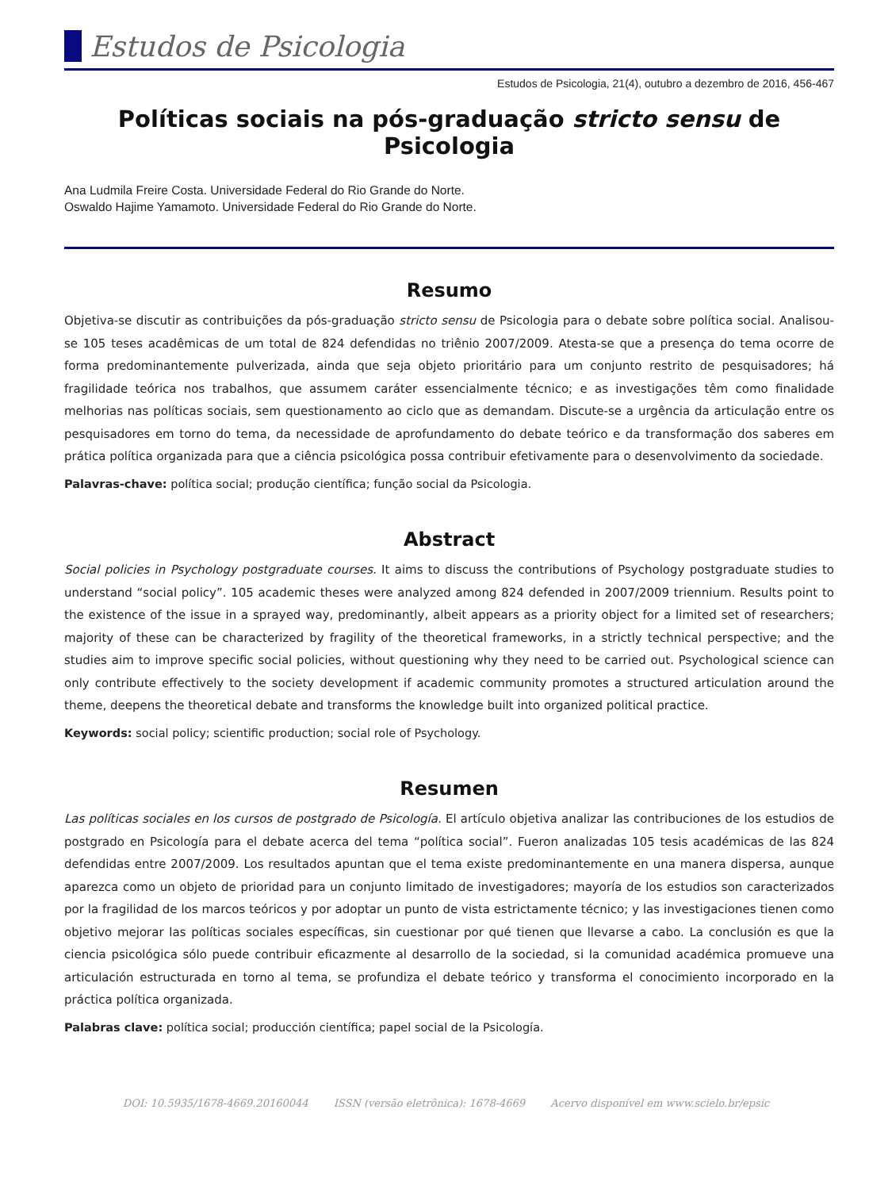Estudos de Psicologia
Estudos de Psicologia, 21(4), outubro a dezembro de 2016, 456-467
Políticas sociais na pós-graduação stricto sensu de Psicologia
Ana Ludmila Freire Costa. Universidade Federal do Rio Grande do Norte.
Oswaldo Hajime Yamamoto. Universidade Federal do Rio Grande do Norte.
Resumo
Objetiva-se discutir as contribuições da pós-graduação stricto sensu de Psicologia para o debate sobre política social. Analisou-se 105 teses acadêmicas de um total de 824 defendidas no triênio 2007/2009. Atesta-se que a presença do tema ocorre de forma predominantemente pulverizada, ainda que seja objeto prioritário para um conjunto restrito de pesquisadores; há fragilidade teórica nos trabalhos, que assumem caráter essencialmente técnico; e as investigações têm como finalidade melhorias nas políticas sociais, sem questionamento ao ciclo que as demandam. Discute-se a urgência da articulação entre os pesquisadores em torno do tema, da necessidade de aprofundamento do debate teórico e da transformação dos saberes em prática política organizada para que a ciência psicológica possa contribuir efetivamente para o desenvolvimento da sociedade.
Palavras-chave: política social; produção científica; função social da Psicologia.
Abstract
Social policies in Psychology postgraduate courses. It aims to discuss the contributions of Psychology postgraduate studies to understand “social policy”. 105 academic theses were analyzed among 824 defended in 2007/2009 triennium. Results point to the existence of the issue in a sprayed way, predominantly, albeit appears as a priority object for a limited set of researchers; majority of these can be characterized by fragility of the theoretical frameworks, in a strictly technical perspective; and the studies aim to improve specific social policies, without questioning why they need to be carried out. Psychological science can only contribute effectively to the society development if academic community promotes a structured articulation around the theme, deepens the theoretical debate and transforms the knowledge built into organized political practice.
Keywords: social policy; scientific production; social role of Psychology.
Resumen
Las políticas sociales en los cursos de postgrado de Psicología. El artículo objetiva analizar las contribuciones de los estudios de postgrado en Psicología para el debate acerca del tema “política social”. Fueron analizadas 105 tesis académicas de las 824 defendidas entre 2007/2009. Los resultados apuntan que el tema existe predominantemente en una manera dispersa, aunque aparezca como un objeto de prioridad para un conjunto limitado de investigadores; mayoría de los estudios son caracterizados por la fragilidad de los marcos teóricos y por adoptar un punto de vista estrictamente técnico; y las investigaciones tienen como objetivo mejorar las políticas sociales específicas, sin cuestionar por qué tienen que llevarse a cabo. La conclusión es que la ciencia psicológica sólo puede contribuir eficazmente al desarrollo de la sociedad, si la comunidad académica promueve una articulación estructurada en torno al tema, se profundiza el debate teórico y transforma el conocimiento incorporado en la práctica política organizada.
Palabras clave: política social; producción científica; papel social de la Psicología.
DOI: 10.5935/1678-4669.20160044 ISSN (versão eletrônica): 1678-4669 Acervo disponível em www.scielo.br/epsic